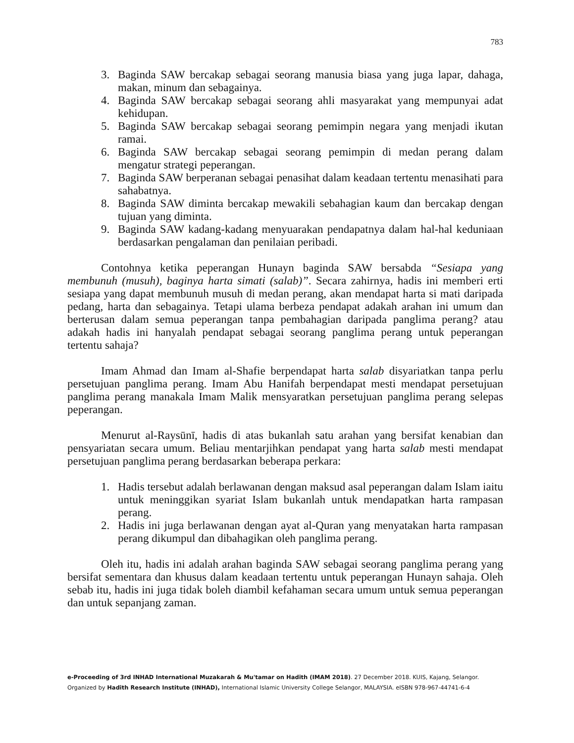783
3. Baginda SAW bercakap sebagai seorang manusia biasa yang juga lapar, dahaga, makan, minum dan sebagainya.
4. Baginda SAW bercakap sebagai seorang ahli masyarakat yang mempunyai adat kehidupan.
5. Baginda SAW bercakap sebagai seorang pemimpin negara yang menjadi ikutan ramai.
6. Baginda SAW bercakap sebagai seorang pemimpin di medan perang dalam mengatur strategi peperangan.
7. Baginda SAW berperanan sebagai penasihat dalam keadaan tertentu menasihati para sahabatnya.
8. Baginda SAW diminta bercakap mewakili sebahagian kaum dan bercakap dengan tujuan yang diminta.
9. Baginda SAW kadang-kadang menyuarakan pendapatnya dalam hal-hal keduniaan berdasarkan pengalaman dan penilaian peribadi.
Contohnya ketika peperangan Hunayn baginda SAW bersabda “Sesiapa yang membunuh (musuh), baginya harta simati (salab)”. Secara zahirnya, hadis ini memberi erti sesiapa yang dapat membunuh musuh di medan perang, akan mendapat harta si mati daripada pedang, harta dan sebagainya. Tetapi ulama berbeza pendapat adakah arahan ini umum dan berterusan dalam semua peperangan tanpa pembahagian daripada panglima perang? atau adakah hadis ini hanyalah pendapat sebagai seorang panglima perang untuk peperangan tertentu sahaja?
Imam Ahmad dan Imam al-Shafie berpendapat harta salab disyariatkan tanpa perlu persetujuan panglima perang. Imam Abu Hanifah berpendapat mesti mendapat persetujuan panglima perang manakala Imam Malik mensyaratkan persetujuan panglima perang selepas peperangan.
Menurut al-Raysūnī, hadis di atas bukanlah satu arahan yang bersifat kenabian dan pensyariatan secara umum. Beliau mentarjihkan pendapat yang harta salab mesti mendapat persetujuan panglima perang berdasarkan beberapa perkara:
1. Hadis tersebut adalah berlawanan dengan maksud asal peperangan dalam Islam iaitu untuk meninggikan syariat Islam bukanlah untuk mendapatkan harta rampasan perang.
2. Hadis ini juga berlawanan dengan ayat al-Quran yang menyatakan harta rampasan perang dikumpul dan dibahagikan oleh panglima perang.
Oleh itu, hadis ini adalah arahan baginda SAW sebagai seorang panglima perang yang bersifat sementara dan khusus dalam keadaan tertentu untuk peperangan Hunayn sahaja. Oleh sebab itu, hadis ini juga tidak boleh diambil kefahaman secara umum untuk semua peperangan dan untuk sepanjang zaman.
e-Proceeding of 3rd INHAD International Muzakarah & Mu'tamar on Hadith (IMAM 2018). 27 December 2018. KUIS, Kajang, Selangor.
Organized by Hadith Research Institute (INHAD), International Islamic University College Selangor, MALAYSIA. eISBN 978-967-44741-6-4